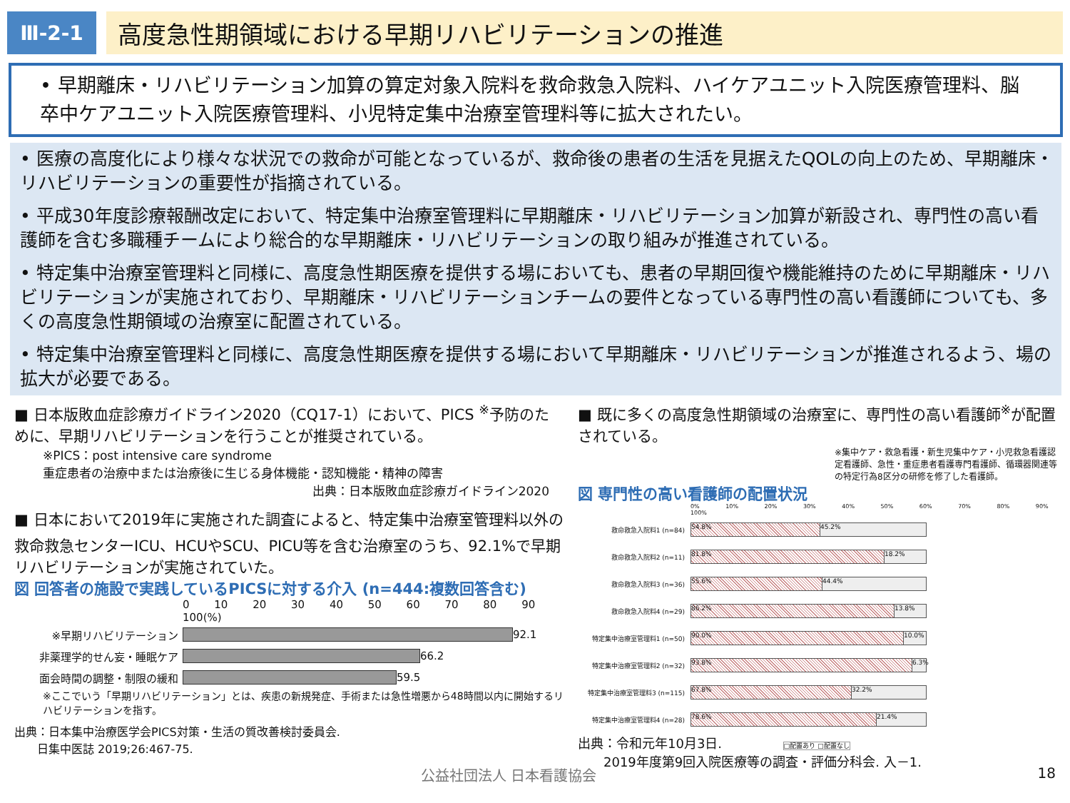Ⅲ-2-1
高度急性期領域における早期リハビリテーションの推進
• 早期離床・リハビリテーション加算の算定対象入院料を救命救急入院料、ハイケアユニット入院医療管理料、脳卒中ケアユニット入院医療管理料、小児特定集中治療室管理料等に拡大されたい。
• 医療の高度化により様々な状況での救命が可能となっているが、救命後の患者の生活を見据えたQOLの向上のため、早期離床・リハビリテーションの重要性が指摘されている。
• 平成30年度診療報酬改定において、特定集中治療室管理料に早期離床・リハビリテーション加算が新設され、専門性の高い看護師を含む多職種チームにより総合的な早期離床・リハビリテーションの取り組みが推進されている。
• 特定集中治療室管理料と同様に、高度急性期医療を提供する場においても、患者の早期回復や機能維持のために早期離床・リハビリテーションが実施されており、早期離床・リハビリテーションチームの要件となっている専門性の高い看護師についても、多くの高度急性期領域の治療室に配置されている。
• 特定集中治療室管理料と同様に、高度急性期医療を提供する場において早期離床・リハビリテーションが推進されるよう、場の拡大が必要である。
■ 日本版敗血症診療ガイドライン2020（CQ17-1）において、PICS <sup>※</sup>予防のために、早期リハビリテーションを行うことが推奨されている。
※PICS：post intensive care syndrome
重症患者の治療中または治療後に生じる身体機能・認知機能・精神の障害
出典：日本版敗血症診療ガイドライン2020
■ 日本において2019年に実施された調査によると、特定集中治療室管理料以外の救命救急センターICU、HCUやSCU、PICU等を含む治療室のうち、92.1%で早期リハビリテーションが実施されていた。
図 回答者の施設で実践しているPICSに対する介入 (n=444:複数回答含む)
0 10 20 30 40 50 60 70 80 90 100(%)
※早期リハビリテーション
92.1
非薬理学的せん妄・睡眠ケア
66.2
面会時間の調整・制限の緩和
59.5
※ここでいう「早期リハビリテーション」とは、疾患の新規発症、手術または急性増悪から48時間以内に開始するリハビリテーションを指す。
出典：日本集中治療医学会PICS対策・生活の質改善検討委員会.
　　日集中医誌 2019;26:467-75.
■ 既に多くの高度急性期領域の治療室に、専門性の高い看護師<sup>※</sup>が配置されている。
※集中ケア・救急看護・新生児集中ケア・小児救急看護認定看護師、急性・重症患者看護専門看護師、循環器関連等の特定行為8区分の研修を修了した看護師。
図 専門性の高い看護師の配置状況
0% 10% 20% 30% 40% 50% 60% 70% 80% 90% 100%
救命救急入院料1 (n=84)
54.8% 45.2%
救命救急入院料2 (n=11)
81.8% 18.2%
救命救急入院料3 (n=36)
55.6% 44.4%
救命救急入院料4 (n=29)
86.2% 13.8%
特定集中治療室管理料1 (n=50)
90.0% 10.0%
特定集中治療室管理料2 (n=32)
93.8%
6.3%
特定集中治療室管理料3 (n=115)
67.8% 32.2%
特定集中治療室管理料4 (n=28)
78.6% 21.4%
出典：令和元年10月3日. □配置あり □配置なし
　　2019年度第9回入院医療等の調査・評価分科会. 入－1.
公益社団法人 日本看護協会 18